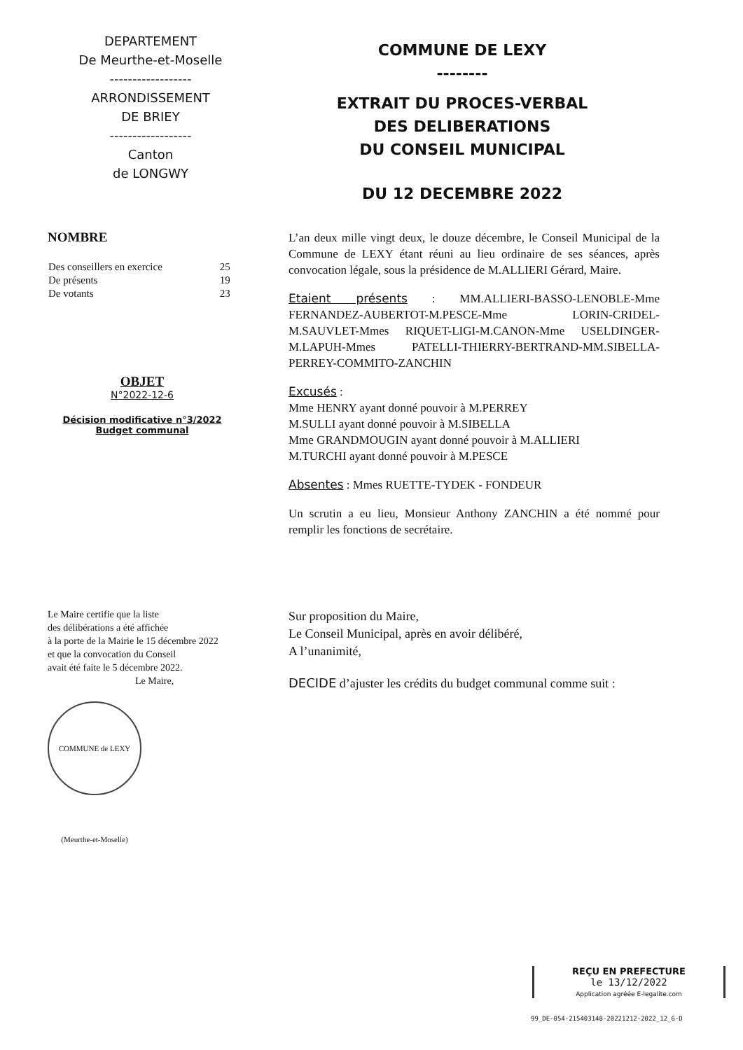DEPARTEMENT
De Meurthe-et-Moselle
------------------
ARRONDISSEMENT
DE BRIEY
------------------
Canton
de LONGWY
COMMUNE DE LEXY
--------
EXTRAIT DU PROCES-VERBAL
DES DELIBERATIONS
DU CONSEIL MUNICIPAL
DU 12 DECEMBRE 2022
NOMBRE
| Des conseillers en exercice | 25 |
| De présents | 19 |
| De votants | 23 |
OBJET
N°2022-12-6
Décision modificative n°3/2022
Budget communal
L’an deux mille vingt deux, le douze décembre, le Conseil Municipal de la Commune de LEXY étant réuni au lieu ordinaire de ses séances, après convocation légale, sous la présidence de M.ALLIERI Gérard, Maire.
Etaient présents : MM.ALLIERI-BASSO-LENOBLE-Mme FERNANDEZ-AUBERTOT-M.PESCE-Mme LORIN-CRIDEL-M.SAUVLET-Mmes RIQUET-LIGI-M.CANON-Mme USELDINGER-M.LAPUH-Mmes PATELLI-THIERRY-BERTRAND-MM.SIBELLA-PERREY-COMMITO-ZANCHIN
Excusés :
Mme HENRY ayant donné pouvoir à M.PERREY
M.SULLI ayant donné pouvoir à M.SIBELLA
Mme GRANDMOUGIN ayant donné pouvoir à M.ALLIERI
M.TURCHI ayant donné pouvoir à M.PESCE
Absentes : Mmes RUETTE-TYDEK - FONDEUR
Un scrutin a eu lieu, Monsieur Anthony ZANCHIN a été nommé pour remplir les fonctions de secrétaire.
Le Maire certifie que la liste
des délibérations a été affichée
à la porte de la Mairie le 15 décembre 2022
et que la convocation du Conseil
avait été faite le 5 décembre 2022.
Le Maire,
COMMUNE de LEXY (Meurthe-et-Moselle)
Sur proposition du Maire,
Le Conseil Municipal, après en avoir délibéré,
A l’unanimité,
DECIDE d’ajuster les crédits du budget communal comme suit :
REÇU EN PREFECTURE
le 13/12/2022
Application agréée E-legalite.com
99_DE-054-215403148-20221212-2022_12_6-D